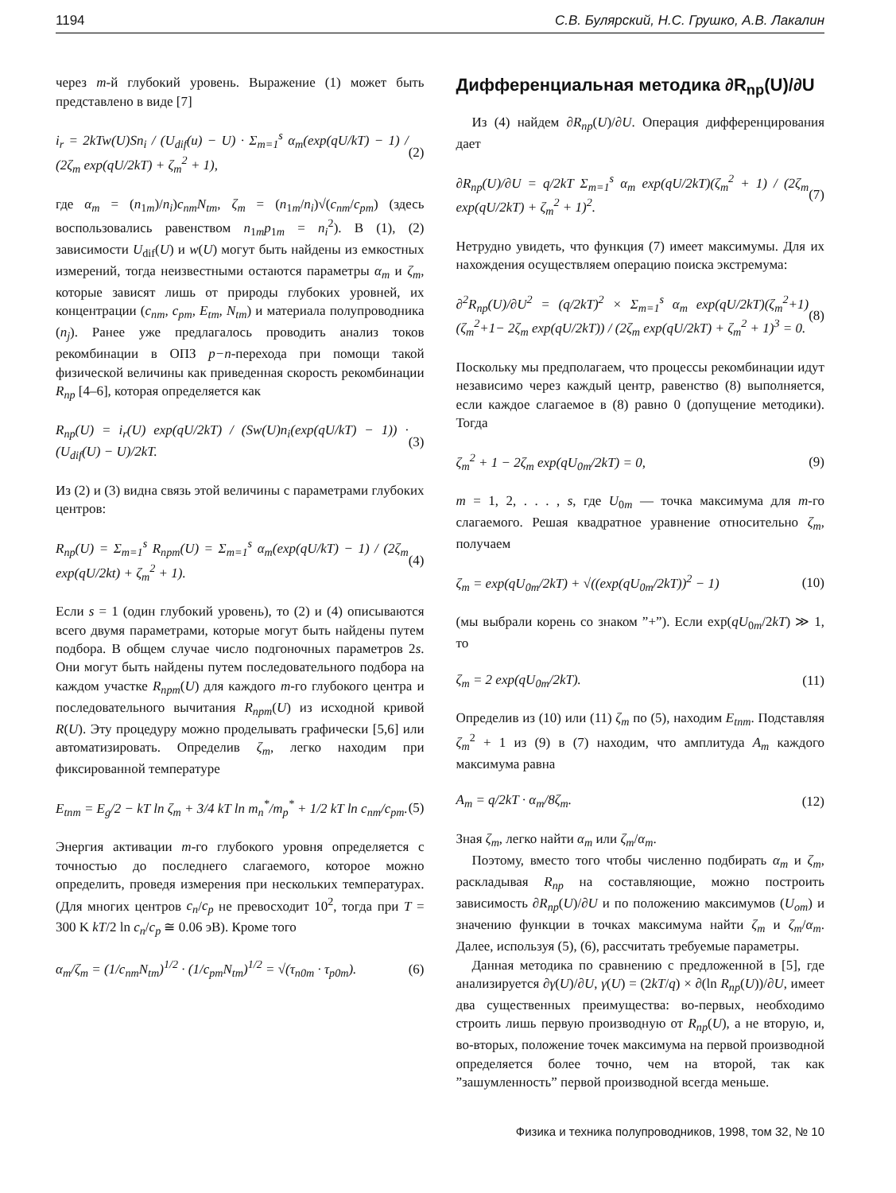1194 С.В. Булярский, Н.С. Грушко, А.В. Лакалин
через m-й глубокий уровень. Выражение (1) может быть представлено в виде [7]
i<sub>r</sub> = 2kTw(U)Sn<sub>i</sub> / (U<sub>dif</sub>(u) − U) · Σ<sub>m=1</sub><sup>s</sup> α<sub>m</sub>(exp(qU/kT) − 1) / (2ζ<sub>m</sub> exp(qU/2kT) + ζ<sub>m</sub><sup>2</sup> + 1), (2)
где α<sub>m</sub> = (n<sub>1m</sub>)/n<sub>i</sub>)c<sub>nm</sub>N<sub>tm</sub>, ζ<sub>m</sub> = (n<sub>1m</sub>/n<sub>i</sub>)√(c<sub>nm</sub>/c<sub>pm</sub>) (здесь воспользовались равенством n<sub>1m</sub>p<sub>1m</sub> = n<sub>i</sub><sup>2</sup>). В (1), (2) зависимости U<sub>dif</sub>(U) и w(U) могут быть найдены из емкостных измерений, тогда неизвестными остаются параметры α<sub>m</sub> и ζ<sub>m</sub>, которые зависят лишь от природы глубоких уровней, их концентрации (c<sub>nm</sub>, c<sub>pm</sub>, E<sub>tm</sub>, N<sub>tm</sub>) и материала полупроводника (n<sub>j</sub>). Ранее уже предлагалось проводить анализ токов рекомбинации в ОПЗ p−n-перехода при помощи такой физической величины как приведенная скорость рекомбинации R<sub>np</sub> [4–6], которая определяется как
R<sub>np</sub>(U) = i<sub>r</sub>(U) exp(qU/2kT) / (Sw(U)n<sub>i</sub>(exp(qU/kT) − 1)) · (U<sub>dif</sub>(U) − U)/2kT. (3)
Из (2) и (3) видна связь этой величины с параметрами глубоких центров:
R<sub>np</sub>(U) = Σ<sub>m=1</sub><sup>s</sup> R<sub>npm</sub>(U) = Σ<sub>m=1</sub><sup>s</sup> α<sub>m</sub>(exp(qU/kT) − 1) / (2ζ<sub>m</sub> exp(qU/2kt) + ζ<sub>m</sub><sup>2</sup> + 1). (4)
Если s = 1 (один глубокий уровень), то (2) и (4) описываются всего двумя параметрами, которые могут быть найдены путем подбора. В общем случае число подгоночных параметров 2s. Они могут быть найдены путем последовательного подбора на каждом участке R<sub>npm</sub>(U) для каждого m-го глубокого центра и последовательного вычитания R<sub>npm</sub>(U) из исходной кривой R(U). Эту процедуру можно проделывать графически [5,6] или автоматизировать. Определив ζ<sub>m</sub>, легко находим при фиксированной температуре
E<sub>tnm</sub> = E<sub>g</sub>/2 − kT ln ζ<sub>m</sub> + 3/4 kT ln m<sub>n</sub><sup>*</sup>/m<sub>p</sub><sup>*</sup> + 1/2 kT ln c<sub>nm</sub>/c<sub>pm</sub>. (5)
Энергия активации m-го глубокого уровня определяется с точностью до последнего слагаемого, которое можно определить, проведя измерения при нескольких температурах. (Для многих центров c<sub>n</sub>/c<sub>p</sub> не превосходит 10<sup>2</sup>, тогда при T = 300 K kT/2 ln c<sub>n</sub>/c<sub>p</sub> ≅ 0.06 эВ). Кроме того
α<sub>m</sub>/ζ<sub>m</sub> = (1/c<sub>nm</sub>N<sub>tm</sub>)<sup>1/2</sup> · (1/c<sub>pm</sub>N<sub>tm</sub>)<sup>1/2</sup> = √(τ<sub>n0m</sub> · τ<sub>p0m</sub>). (6)
Дифференциальная методика ∂R<sub>np</sub>(U)/∂U
Из (4) найдем ∂R<sub>np</sub>(U)/∂U. Операция дифференцирования дает
∂R<sub>np</sub>(U)/∂U = q/2kT Σ<sub>m=1</sub><sup>s</sup> α<sub>m</sub> exp(qU/2kT)(ζ<sub>m</sub><sup>2</sup> + 1) / (2ζ<sub>m</sub> exp(qU/2kT) + ζ<sub>m</sub><sup>2</sup> + 1)<sup>2</sup>. (7)
Нетрудно увидеть, что функция (7) имеет максимумы. Для их нахождения осуществляем операцию поиска экстремума:
∂<sup>2</sup>R<sub>np</sub>(U)/∂U<sup>2</sup> = (q/2kT)<sup>2</sup> × Σ<sub>m=1</sub><sup>s</sup> α<sub>m</sub> exp(qU/2kT)(ζ<sub>m</sub><sup>2</sup>+1)(ζ<sub>m</sub><sup>2</sup>+1− 2ζ<sub>m</sub> exp(qU/2kT)) / (2ζ<sub>m</sub> exp(qU/2kT) + ζ<sub>m</sub><sup>2</sup> + 1)<sup>3</sup> = 0. (8)
Поскольку мы предполагаем, что процессы рекомбинации идут независимо через каждый центр, равенство (8) выполняется, если каждое слагаемое в (8) равно 0 (допущение методики). Тогда
ζ<sub>m</sub><sup>2</sup> + 1 − 2ζ<sub>m</sub> exp(qU<sub>0m</sub>/2kT) = 0, (9)
m = 1, 2, . . . , s, где U<sub>0m</sub> — точка максимума для m-го слагаемого. Решая квадратное уравнение относительно ζ<sub>m</sub>, получаем
ζ<sub>m</sub> = exp(qU<sub>0m</sub>/2kT) + √((exp(qU<sub>0m</sub>/2kT))<sup>2</sup> − 1) (10)
(мы выбрали корень со знаком ”+”). Если exp(qU<sub>0m</sub>/2kT) ≫ 1, то
ζ<sub>m</sub> = 2 exp(qU<sub>0m</sub>/2kT). (11)
Определив из (10) или (11) ζ<sub>m</sub> по (5), находим E<sub>tnm</sub>. Подставляя ζ<sub>m</sub><sup>2</sup> + 1 из (9) в (7) находим, что амплитуда A<sub>m</sub> каждого максимума равна
A<sub>m</sub> = q/2kT · α<sub>m</sub>/8ζ<sub>m</sub>. (12)
Зная ζ<sub>m</sub>, легко найти α<sub>m</sub> или ζ<sub>m</sub>/α<sub>m</sub>.
Поэтому, вместо того чтобы численно подбирать α<sub>m</sub> и ζ<sub>m</sub>, раскладывая R<sub>np</sub> на составляющие, можно построить зависимость ∂R<sub>np</sub>(U)/∂U и по положению максимумов (U<sub>om</sub>) и значению функции в точках максимума найти ζ<sub>m</sub> и ζ<sub>m</sub>/α<sub>m</sub>. Далее, используя (5), (6), рассчитать требуемые параметры.
Данная методика по сравнению с предложенной в [5], где анализируется ∂γ(U)/∂U, γ(U) = (2kT/q) × ∂(ln R<sub>np</sub>(U))/∂U, имеет два существенных преимущества: во-первых, необходимо строить лишь первую производную от R<sub>np</sub>(U), а не вторую, и, во-вторых, положение точек максимума на первой производной определяется более точно, чем на второй, так как ”зашумленность” первой производной всегда меньше.
Физика и техника полупроводников, 1998, том 32, № 10